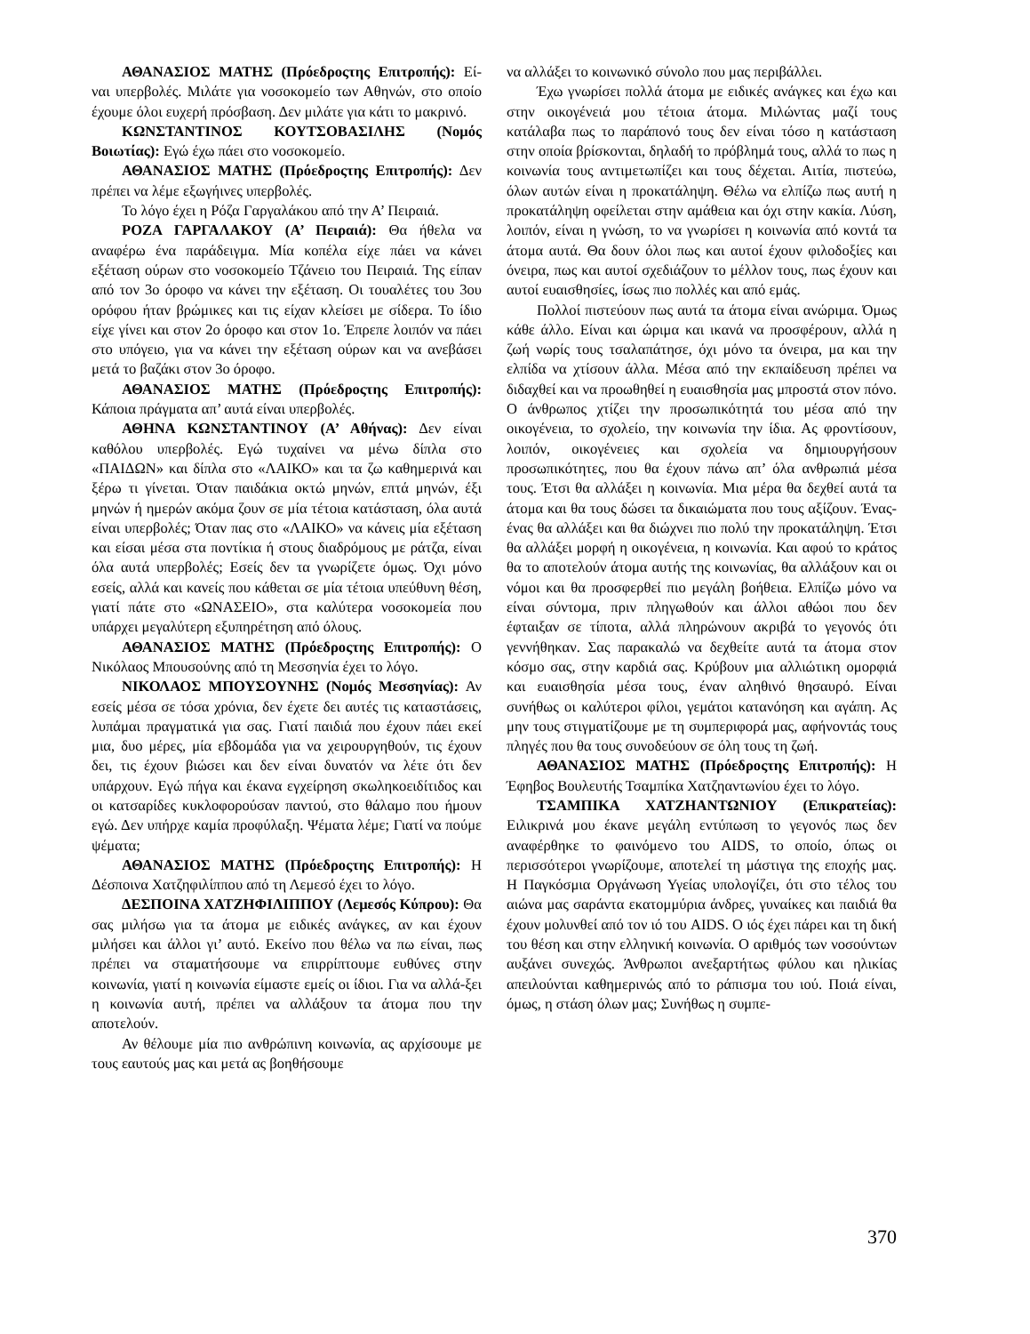ΑΘΑΝΑΣΙΟΣ ΜΑΤΗΣ (Πρόεδροςτης Επιτροπής): Εί- ναι υπερβολές. Μιλάτε για νοσοκομείο των Αθηνών, στο οποίο έχουμε όλοι ευχερή πρόσβαση. Δεν μιλάτε για κάτι το μακρινό.
ΚΩΝΣΤΑΝΤΙΝΟΣ ΚΟΥΤΣΟΒΑΣΙΛΗΣ (Νομός Βοιωτίας): Εγώ έχω πάει στο νοσοκομείο.
ΑΘΑΝΑΣΙΟΣ ΜΑΤΗΣ (Πρόεδροςτης Επιτροπής): Δεν πρέπει να λέμε εξωγήινες υπερβολές.
Το λόγο έχει η Ρόζα Γαργαλάκου από την Α’ Πειραιά.
ΡΟΖΑ ΓΑΡΓΑΛΑΚΟΥ (Α’ Πειραιά): Θα ήθελα να αναφέρω ένα παράδειγμα. Μία κοπέλα είχε πάει να κάνει εξέταση ούρων στο νοσοκομείο Τζάνειο του Πειραιά. Της είπαν από τον 3ο όροφο να κάνει την εξέταση. Οι τουαλέτες του 3ου ορόφου ήταν βρώμικες και τις είχαν κλείσει με σίδερα. Το ίδιο είχε γίνει και στον 2ο όροφο και στον 1ο. Έπρεπε λοιπόν να πάει στο υπόγειο, για να κάνει την εξέταση ούρων και να ανεβάσει μετά το βαζάκι στον 3ο όροφο.
ΑΘΑΝΑΣΙΟΣ ΜΑΤΗΣ (Πρόεδροςτης Επιτροπής): Κάποια πράγματα απ’ αυτά είναι υπερβολές.
ΑΘΗΝΑ ΚΩΝΣΤΑΝΤΙΝΟΥ (Α’ Αθήνας): Δεν είναι καθόλου υπερβολές. Εγώ τυχαίνει να μένω δίπλα στο «ΠΑΙΔΩΝ» και δίπλα στο «ΛΑΙΚΟ» και τα ζω καθημερινά και ξέρω τι γίνεται. Όταν παιδάκια οκτώ μηνών, επτά μηνών, έξι μηνών ή ημερών ακόμα ζουν σε μία τέτοια κατάσταση, όλα αυτά είναι υπερβολές; Όταν πας στο «ΛΑΙΚΟ» να κάνεις μία εξέταση και είσαι μέσα στα ποντίκια ή στους διαδρόμους με ράτζα, είναι όλα αυτά υπερβολές; Εσείς δεν τα γνωρίζετε όμως. Όχι μόνο εσείς, αλλά και κανείς που κάθεται σε μία τέτοια υπεύθυνη θέση, γιατί πάτε στο «ΩΝΑΣΕΙΟ», στα καλύτερα νοσοκομεία που υπάρχει μεγαλύτερη εξυπηρέτηση από όλους.
ΑΘΑΝΑΣΙΟΣ ΜΑΤΗΣ (Πρόεδροςτης Επιτροπής): Ο Νικόλαος Μπουσούνης από τη Μεσσηνία έχει το λόγο.
ΝΙΚΟΛΑΟΣ ΜΠΟΥΣΟΥΝΗΣ (Νομός Μεσσηνίας): Αν εσείς μέσα σε τόσα χρόνια, δεν έχετε δει αυτές τις καταστάσεις, λυπάμαι πραγματικά για σας. Γιατί παιδιά που έχουν πάει εκεί μια, δυο μέρες, μία εβδομάδα για να χειρουργηθούν, τις έχουν δει, τις έχουν βιώσει και δεν είναι δυνατόν να λέτε ότι δεν υπάρχουν. Εγώ πήγα και έκανα εγχείρηση σκωληκοειδίτιδος και οι κατσαρίδες κυκλοφορούσαν παντού, στο θάλαμο που ήμουν εγώ. Δεν υπήρχε καμία προφύλαξη. Ψέματα λέμε; Γιατί να πούμε ψέματα;
ΑΘΑΝΑΣΙΟΣ ΜΑΤΗΣ (Πρόεδροςτης Επιτροπής): Η Δέσποινα Χατζηφιλίππου από τη Λεμεσό έχει το λόγο.
ΔΕΣΠΟΙΝΑ ΧΑΤΖΗΦΙΛΙΠΠΟΥ (Λεμεσός Κύπρου): Θα σας μιλήσω για τα άτομα με ειδικές ανάγκες, αν και έχουν μιλήσει και άλλοι γι’ αυτό. Εκείνο που θέλω να πω είναι, πως πρέπει να σταματήσουμε να επιρρίπτουμε ευθύνες στην κοινωνία, γιατί η κοινωνία είμαστε εμείς οι ίδιοι. Για να αλλά-ξει η κοινωνία αυτή, πρέπει να αλλάξουν τα άτομα που την αποτελούν.
Αν θέλουμε μία πιο ανθρώπινη κοινωνία, ας αρχίσουμε με τους εαυτούς μας και μετά ας βοηθήσουμε
να αλλάξει το κοινωνικό σύνολο που μας περιβάλλει.
Έχω γνωρίσει πολλά άτομα με ειδικές ανάγκες και έχω και στην οικογένειά μου τέτοια άτομα. Μιλώντας μαζί τους κατάλαβα πως το παράπονό τους δεν είναι τόσο η κατάσταση στην οποία βρίσκονται, δηλαδή το πρόβλημά τους, αλλά το πως η κοινωνία τους αντιμετωπίζει και τους δέχεται. Αιτία, πιστεύω, όλων αυτών είναι η προκατάληψη. Θέλω να ελπίζω πως αυτή η προκατάληψη οφείλεται στην αμάθεια και όχι στην κακία. Λύση, λοιπόν, είναι η γνώση, το να γνωρίσει η κοινωνία από κοντά τα άτομα αυτά. Θα δουν όλοι πως και αυτοί έχουν φιλοδοξίες και όνειρα, πως και αυτοί σχεδιάζουν το μέλλον τους, πως έχουν και αυτοί ευαισθησίες, ίσως πιο πολλές και από εμάς.
Πολλοί πιστεύουν πως αυτά τα άτομα είναι ανώριμα. Όμως κάθε άλλο. Είναι και ώριμα και ικανά να προσφέρουν, αλλά η ζωή νωρίς τους τσαλαπάτησε, όχι μόνο τα όνειρα, μα και την ελπίδα να χτίσουν άλλα. Μέσα από την εκπαίδευση πρέπει να διδαχθεί και να προωθηθεί η ευαισθησία μας μπροστά στον πόνο. Ο άνθρωπος χτίζει την προσωπικότητά του μέσα από την οικογένεια, το σχολείο, την κοινωνία την ίδια. Ας φροντίσουν, λοιπόν, οικογένειες και σχολεία να δημιουργήσουν προσωπικότητες, που θα έχουν πάνω απ’ όλα ανθρωπιά μέσα τους. Έτσι θα αλλάξει η κοινωνία. Μια μέρα θα δεχθεί αυτά τα άτομα και θα τους δώσει τα δικαιώματα που τους αξίζουν. Ένας-ένας θα αλλάξει και θα διώχνει πιο πολύ την προκατάληψη. Έτσι θα αλλάξει μορφή η οικογένεια, η κοινωνία. Και αφού το κράτος θα το αποτελούν άτομα αυτής της κοινωνίας, θα αλλάξουν και οι νόμοι και θα προσφερθεί πιο μεγάλη βοήθεια. Ελπίζω μόνο να είναι σύντομα, πριν πληγωθούν και άλλοι αθώοι που δεν έφταιξαν σε τίποτα, αλλά πληρώνουν ακριβά το γεγονός ότι γεννήθηκαν. Σας παρακαλώ να δεχθείτε αυτά τα άτομα στον κόσμο σας, στην καρδιά σας. Κρύβουν μια αλλιώτικη ομορφιά και ευαισθησία μέσα τους, έναν αληθινό θησαυρό. Είναι συνήθως οι καλύτεροι φίλοι, γεμάτοι κατανόηση και αγάπη. Ας μην τους στιγματίζουμε με τη συμπεριφορά μας, αφήνοντάς τους πληγές που θα τους συνοδεύουν σε όλη τους τη ζωή.
ΑΘΑΝΑΣΙΟΣ ΜΑΤΗΣ (Πρόεδροςτης Επιτροπής): Η Έφηβος Βουλευτής Τσαμπίκα Χατζηαντωνίου έχει το λόγο.
ΤΣΑΜΠΙΚΑ ΧΑΤΖΗΑΝΤΩΝΙΟΥ (Επικρατείας): Ειλικρινά μου έκανε μεγάλη εντύπωση το γεγονός πως δεν αναφέρθηκε το φαινόμενο του AIDS, το οποίο, όπως οι περισσότεροι γνωρίζουμε, αποτελεί τη μάστιγα της εποχής μας. Η Παγκόσμια Οργάνωση Υγείας υπολογίζει, ότι στο τέλος του αιώνα μας σαράντα εκατομμύρια άνδρες, γυναίκες και παιδιά θα έχουν μολυνθεί από τον ιό του AIDS. Ο ιός έχει πάρει και τη δική του θέση και στην ελληνική κοινωνία. Ο αριθμός των νοσούντων αυξάνει συνεχώς. Άνθρωποι ανεξαρτήτως φύλου και ηλικίας απειλούνται καθημερινώς από το ράπισμα του ιού. Ποιά είναι, όμως, η στάση όλων μας; Συνήθως η συμπε-
370